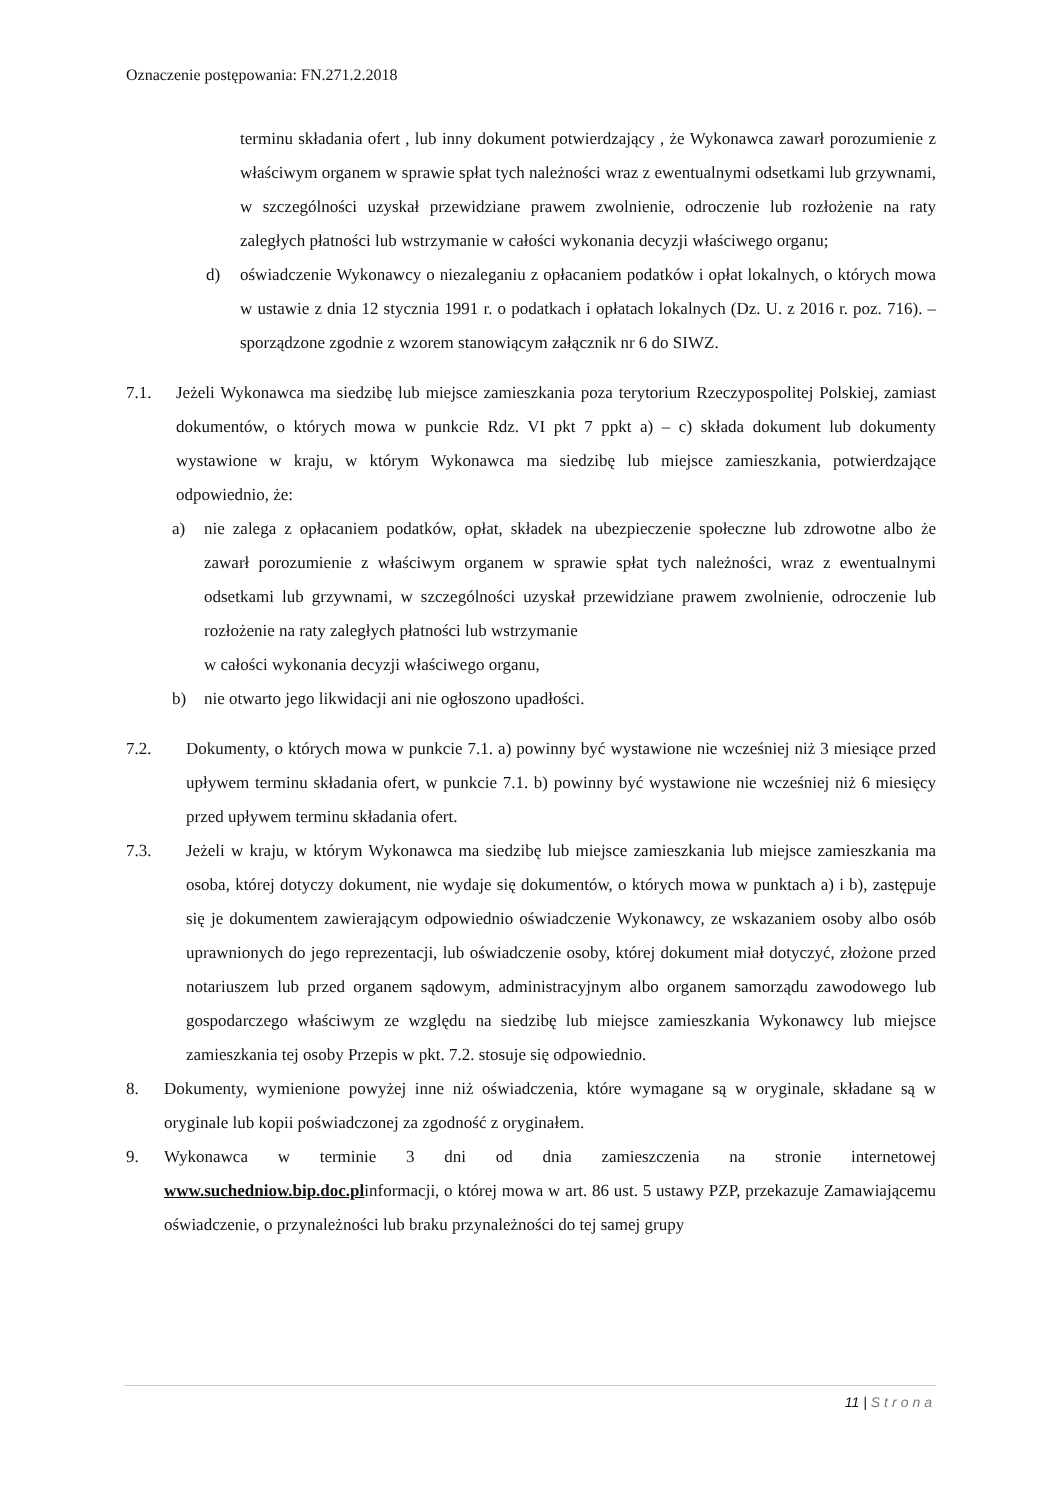Oznaczenie postępowania: FN.271.2.2018
terminu składania ofert , lub inny dokument potwierdzający , że Wykonawca zawarł porozumienie z właściwym organem w sprawie spłat tych należności wraz z ewentualnymi odsetkami lub grzywnami, w szczególności uzyskał przewidziane prawem zwolnienie, odroczenie lub rozłożenie na raty zaległych płatności lub wstrzymanie w całości wykonania decyzji właściwego organu;
d) oświadczenie Wykonawcy o niezaleganiu z opłacaniem podatków i opłat lokalnych, o których mowa w ustawie z dnia 12 stycznia 1991 r. o podatkach i opłatach lokalnych (Dz. U. z 2016 r. poz. 716). – sporządzone zgodnie z wzorem stanowiącym załącznik nr 6 do SIWZ.
7.1. Jeżeli Wykonawca ma siedzibę lub miejsce zamieszkania poza terytorium Rzeczypospolitej Polskiej, zamiast dokumentów, o których mowa w punkcie Rdz. VI pkt 7 ppkt a) – c) składa dokument lub dokumenty wystawione w kraju, w którym Wykonawca ma siedzibę lub miejsce zamieszkania, potwierdzające odpowiednio, że:
a) nie zalega z opłacaniem podatków, opłat, składek na ubezpieczenie społeczne lub zdrowotne albo że zawarł porozumienie z właściwym organem w sprawie spłat tych należności, wraz z ewentualnymi odsetkami lub grzywnami, w szczególności uzyskał przewidziane prawem zwolnienie, odroczenie lub rozłożenie na raty zaległych płatności lub wstrzymanie
w całości wykonania decyzji właściwego organu,
b) nie otwarto jego likwidacji ani nie ogłoszono upadłości.
7.2. Dokumenty, o których mowa w punkcie 7.1. a) powinny być wystawione nie wcześniej niż 3 miesiące przed upływem terminu składania ofert, w punkcie 7.1. b) powinny być wystawione nie wcześniej niż 6 miesięcy przed upływem terminu składania ofert.
7.3. Jeżeli w kraju, w którym Wykonawca ma siedzibę lub miejsce zamieszkania lub miejsce zamieszkania ma osoba, której dotyczy dokument, nie wydaje się dokumentów, o których mowa w punktach a) i b), zastępuje się je dokumentem zawierającym odpowiednio oświadczenie Wykonawcy, ze wskazaniem osoby albo osób uprawnionych do jego reprezentacji, lub oświadczenie osoby, której dokument miał dotyczyć, złożone przed notariuszem lub przed organem sądowym, administracyjnym albo organem samorządu zawodowego lub gospodarczego właściwym ze względu na siedzibę lub miejsce zamieszkania Wykonawcy lub miejsce zamieszkania tej osoby Przepis w pkt. 7.2. stosuje się odpowiednio.
8. Dokumenty, wymienione powyżej inne niż oświadczenia, które wymagane są w oryginale, składane są w oryginale lub kopii poświadczonej za zgodność z oryginałem.
9. Wykonawca w terminie 3 dni od dnia zamieszczenia na stronie internetowej www.suchedniow.bip.doc.plinformacji, o której mowa w art. 86 ust. 5 ustawy PZP, przekazuje Zamawiającemu oświadczenie, o przynależności lub braku przynależności do tej samej grupy
11 | Strona